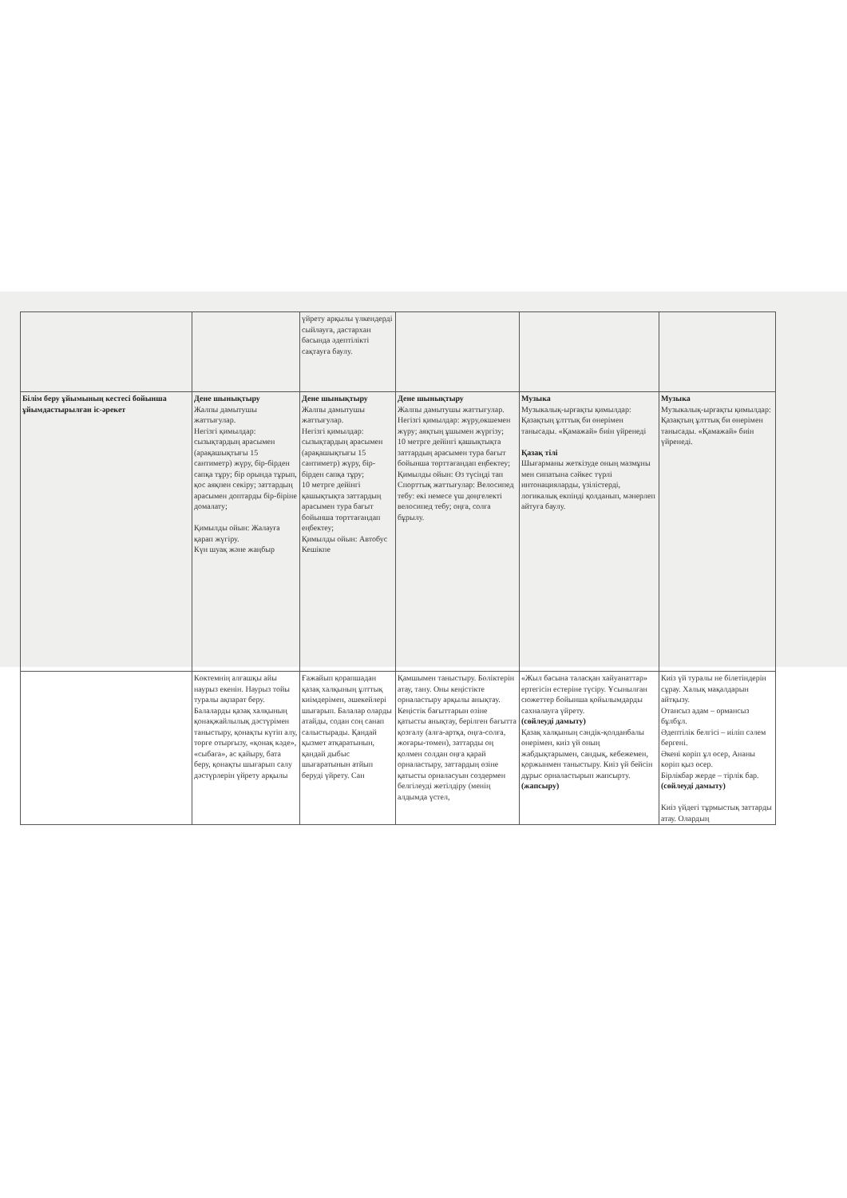| | | үйрету арқылы үлкендерді сыйлауға, дастархан басында әдептілікті сақтауға баулу. | | | |
| Білім беру ұйымының кестесі бойынша ұйымдастырылған іс-әрекет | Дене шынықтыру Жалпы дамытушы жаттығулар. Негізгі қимылдар: сызықтардың арасымен (арақашықтығы 15 сантиметр) жүру, бір-бірден сапқа тұру; бір орында тұрып, қос аяқпен секіру; заттардың арасымен доптарды бір-біріне домалату; Қимылды ойын: Жалауға қарап жүгіру. Күн шуақ және жаңбыр | Дене шынықтыру Жалпы дамытушы жаттығулар. Негізгі қимылдар: сызықтардың арасымен (арақашықтығы 15 сантиметр) жүру, бір-бірден сапқа тұру; 10 метрге дейінгі қашықтықта заттардың арасымен тура бағыт бойынша төрттағандап еңбектеу; Қимылды ойын: Автобус Кешікпе | Дене шынықтыру Жалпы дамытушы жаттығулар. Негізгі қимылдар: жүру,өкшемен жүру; аяқтың ұшымен жүргізу; 10 метрге дейінгі қашықтықта заттардың арасымен тура бағыт бойынша төрттағандап еңбектеу; Қимылды ойын: Өз түсіңді тап Спорттық жаттығулар: Велосипед тебу: екі немесе үш дөңгелекті велосипед тебу; оңға, солға бұрылу. | Музыка Музыкалық-ырғақты қимылдар: Қазақтың ұлттық би өнерімен танысады. «Қамажай» биін үйренеді Қазақ тілі Шығарманы жеткізуде оның мазмұны мен сипатына сәйкес түрлі интонацияларды, үзілістерді, логикалық екпінді қолданып, мәнерлеп айтуға баулу. | Музыка Музыкалық-ырғақты қимылдар: Қазақтың ұлттық би өнерімен танысады. «Қамажай» биін үйренеді. |
| | Көктемнің алғашқы айы наурыз екенін. Наурыз тойы туралы ақпарат беру. Балаларды қазақ халқының қонақжайлылық дәстүрімен таныстыру, қонақты күтіп алу, төрге отырғызу, «қонақ кәде», «сыбаға», ас қайыру, бата беру, қонақты шығарып салу дәстүрлерін үйрету арқылы | Ғажайып қорапшадан қазақ халқының ұлттық киімдерімен, әшекейлері шығарып. Балалар оларды атайды, содан соң санап салыстырады. Қандай қызмет атқаратынын, қандай дыбыс шығаратынын атйып беруді үйрету. Сан | Қамшымен таныстыру. Бөліктерін атау, тану. Оны кеңістікте орналастыру арқылы анықтау. Кеңістік бағыттарын өзіне қатысты анықтау, берілген бағытта қозғалу (алға-артқа, оңға-солға, жоғары-төмен), заттарды оң қолмен солдан оңға қарай орналастыру, заттардың өзіне қатысты орналасуын сөздермен белгілеуді жетілдіру (менің алдымда үстел, | «Жыл басына таласқан хайуанаттар» ертегісін естеріне түсіру. Ұсынылған сюжеттер бойынша қойылымдарды сахналауға үйрету. (сөйлеуді дамыту) Қазақ халқының сәндік-қолданбалы өнерімен, киіз үй оның жабдықтарымен, сандық, кебежемен, қоржынмен таныстыру. Киіз үй бейсін дұрыс орналастырып жапсырту. (жапсыру) | Киіз үй туралы не білетіндерін сұрау. Халық мақалдарын айтқызу. Отансыз адам – ормансыз бұлбұл. Әдептілік белгісі – иіліп сәлем бергені. Әкені көріп ұл өсер, Ананы көріп қыз өсер. Бірлікбар жерде – тірлік бар. (сөйлеуді дамыту) Киіз үйдегі тұрмыстық заттарды атау. Олардың |